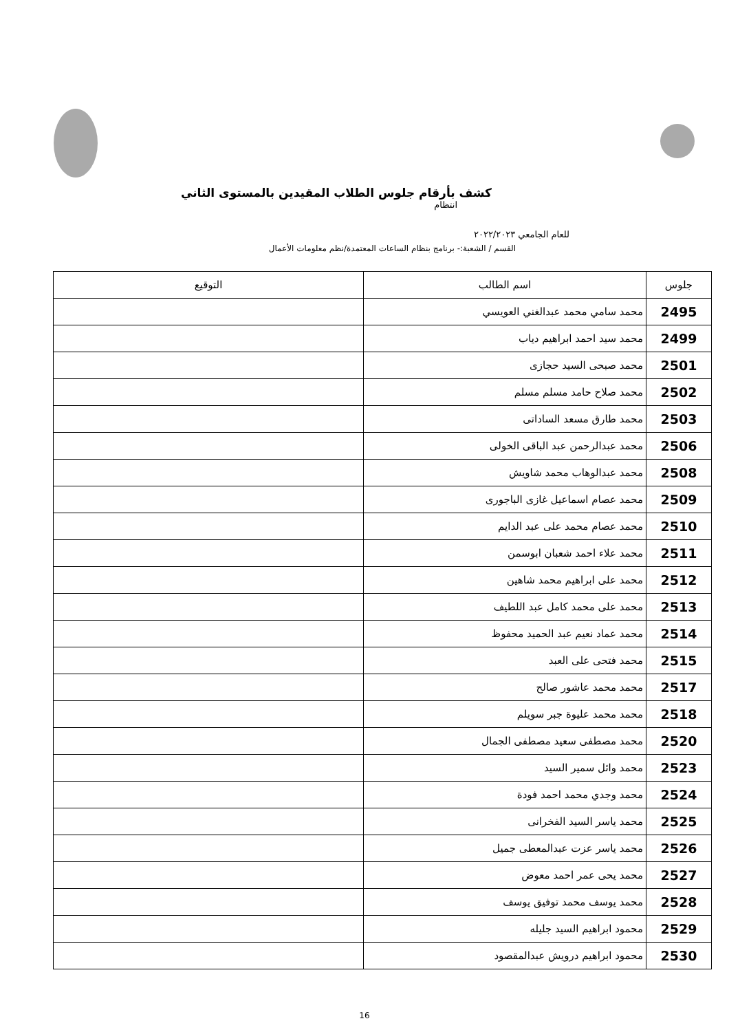كشف بأرقام جلوس الطلاب المقيدين بالمستوى الثاني
انتظام
للعام الجامعي ٢٠٢٢/٢٠٢٣
القسم / الشعبة:- برنامج بنظام الساعات المعتمدة/نظم معلومات الأعمال
| جلوس | اسم الطالب | التوقيع |
| --- | --- | --- |
| 2495 | محمد سامي محمد عبدالغني العويسي | |
| 2499 | محمد سيد احمد ابراهيم دياب | |
| 2501 | محمد صبحى السيد حجازى | |
| 2502 | محمد صلاح حامد مسلم مسلم | |
| 2503 | محمد طارق مسعد الساداتى | |
| 2506 | محمد عبدالرحمن عبد الباقى الخولى | |
| 2508 | محمد عبدالوهاب محمد شاويش | |
| 2509 | محمد عصام اسماعيل غازى الباجورى | |
| 2510 | محمد عصام محمد على عبد الدايم | |
| 2511 | محمد علاء احمد شعبان ابوسمن | |
| 2512 | محمد على ابراهيم محمد شاهين | |
| 2513 | محمد على محمد كامل عبد اللطيف | |
| 2514 | محمد عماد نعيم عبد الحميد محفوظ | |
| 2515 | محمد فتحى على العبد | |
| 2517 | محمد محمد عاشور صالح | |
| 2518 | محمد محمد عليوة جبر سويلم | |
| 2520 | محمد مصطفى سعيد مصطفى الجمال | |
| 2523 | محمد وائل سمير السيد | |
| 2524 | محمد وجدي محمد احمد فودة | |
| 2525 | محمد ياسر السيد الفخرانى | |
| 2526 | محمد ياسر عزت عبدالمعطى جميل | |
| 2527 | محمد يحى عمر احمد معوض | |
| 2528 | محمد يوسف محمد توفيق يوسف | |
| 2529 | محمود ابراهيم السيد جليله | |
| 2530 | محمود ابراهيم درويش عبدالمقصود | |
16